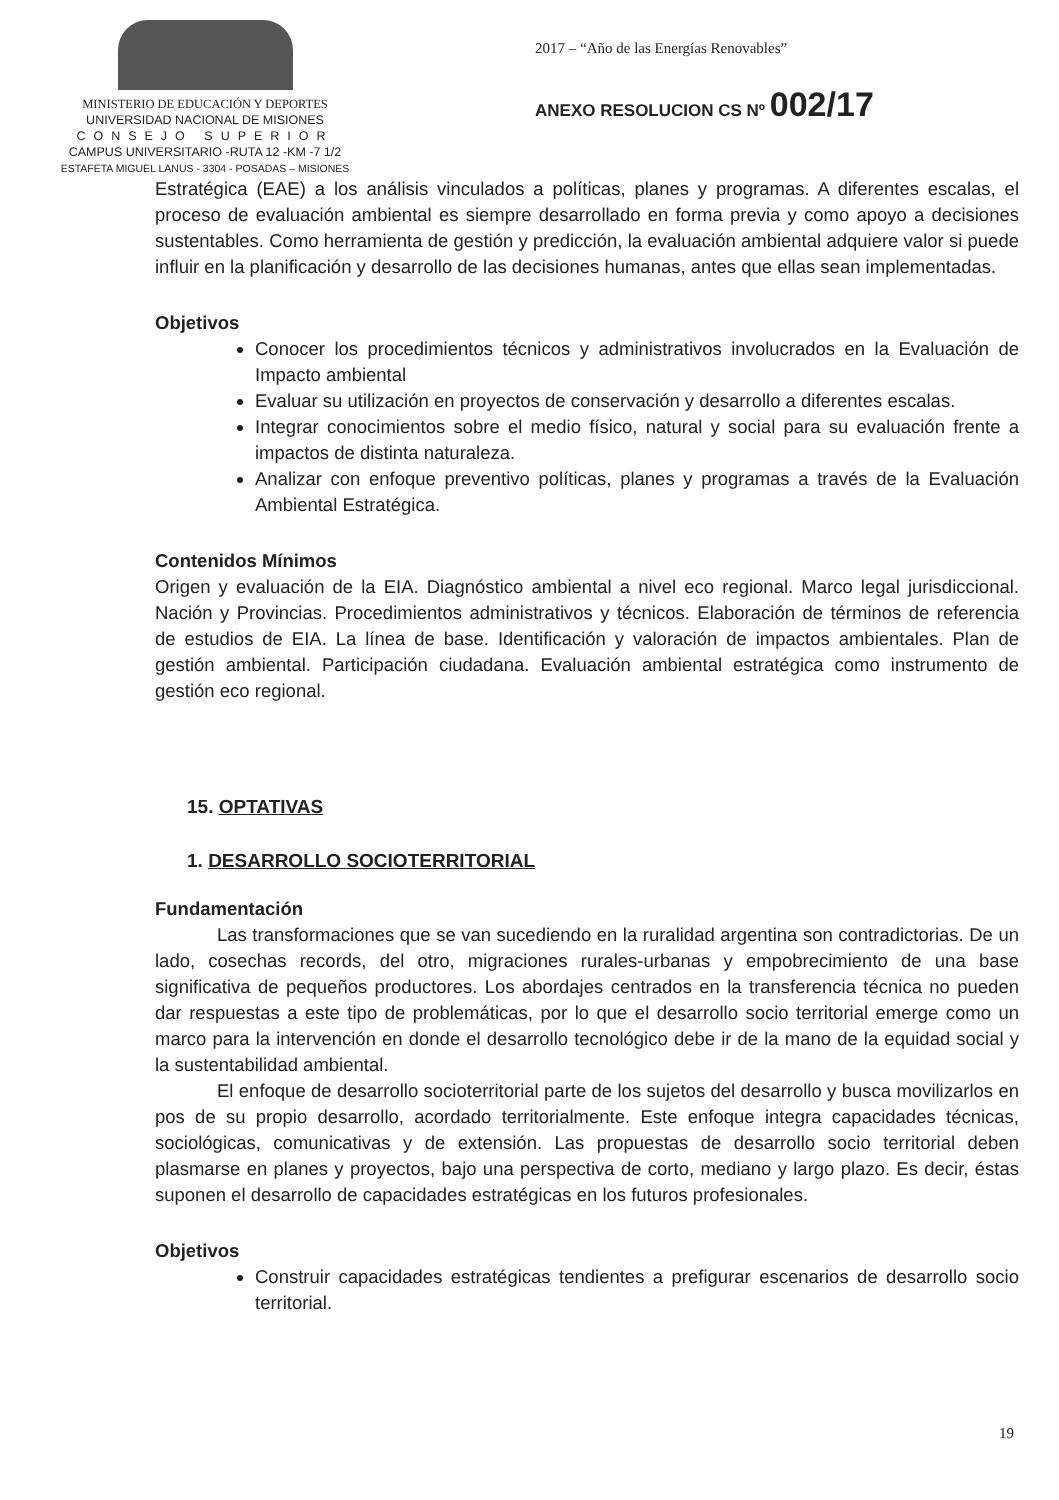MINISTERIO DE EDUCACIÓN Y DEPORTES
UNIVERSIDAD NACIONAL DE MISIONES
CONSEJO SUPERIOR
CAMPUS UNIVERSITARIO -RUTA 12 -KM -7 1/2
ESTAFETA MIGUEL LANUS - 3304 - POSADAS – MISIONES
2017 – “Año de las Energías Renovables”
ANEXO RESOLUCION CS Nº 002/17
Estratégica (EAE) a los análisis vinculados a políticas, planes y programas. A diferentes escalas, el proceso de evaluación ambiental es siempre desarrollado en forma previa y como apoyo a decisiones sustentables. Como herramienta de gestión y predicción, la evaluación ambiental adquiere valor si puede influir en la planificación y desarrollo de las decisiones humanas, antes que ellas sean implementadas.
Objetivos
Conocer los procedimientos técnicos y administrativos involucrados en la Evaluación de Impacto ambiental
Evaluar su utilización en proyectos de conservación y desarrollo a diferentes escalas.
Integrar conocimientos sobre el medio físico, natural y social para su evaluación frente a impactos de distinta naturaleza.
Analizar con enfoque preventivo políticas, planes y programas a través de la Evaluación Ambiental Estratégica.
Contenidos Mínimos
Origen y evaluación de la EIA. Diagnóstico ambiental a nivel eco regional. Marco legal jurisdiccional. Nación y Provincias. Procedimientos administrativos y técnicos. Elaboración de términos de referencia de estudios de EIA. La línea de base. Identificación y valoración de impactos ambientales. Plan de gestión ambiental. Participación ciudadana. Evaluación ambiental estratégica como instrumento de gestión eco regional.
15. OPTATIVAS
1. DESARROLLO SOCIOTERRITORIAL
Fundamentación
Las transformaciones que se van sucediendo en la ruralidad argentina son contradictorias. De un lado, cosechas records, del otro, migraciones rurales-urbanas y empobrecimiento de una base significativa de pequeños productores. Los abordajes centrados en la transferencia técnica no pueden dar respuestas a este tipo de problemáticas, por lo que el desarrollo socio territorial emerge como un marco para la intervención en donde el desarrollo tecnológico debe ir de la mano de la equidad social y la sustentabilidad ambiental.
El enfoque de desarrollo socioterritorial parte de los sujetos del desarrollo y busca movilizarlos en pos de su propio desarrollo, acordado territorialmente. Este enfoque integra capacidades técnicas, sociológicas, comunicativas y de extensión. Las propuestas de desarrollo socio territorial deben plasmarse en planes y proyectos, bajo una perspectiva de corto, mediano y largo plazo. Es decir, éstas suponen el desarrollo de capacidades estratégicas en los futuros profesionales.
Objetivos
Construir capacidades estratégicas tendientes a prefigurar escenarios de desarrollo socio territorial.
19